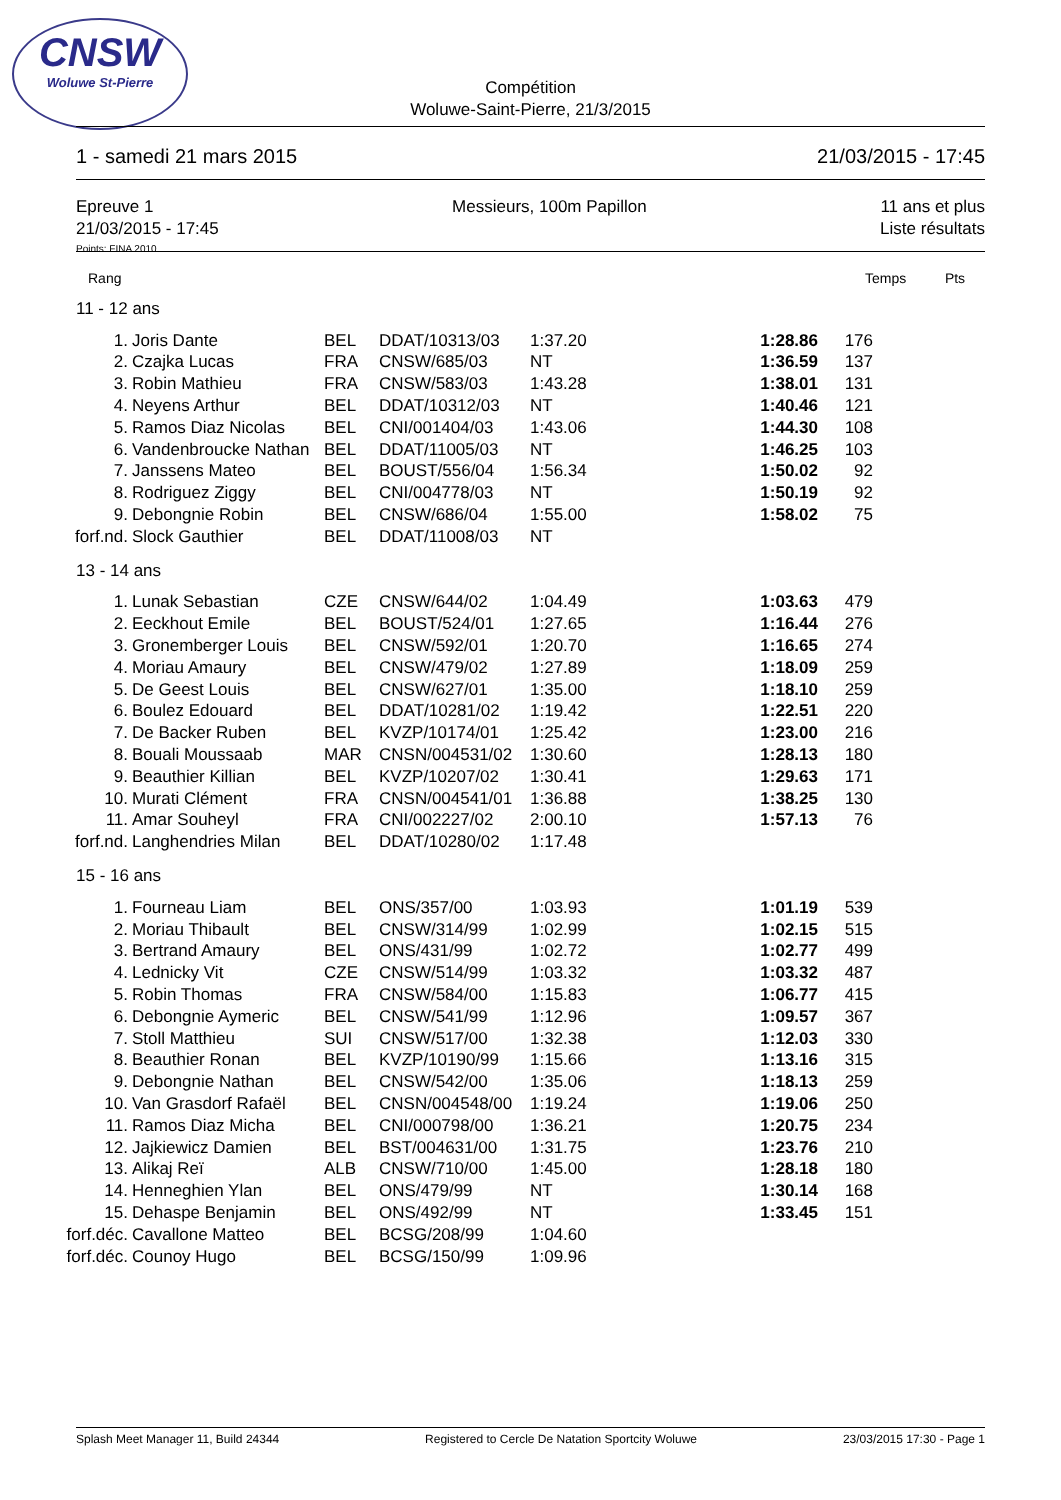CNSW
Woluwe St-Pierre
Compétition
Woluwe-Saint-Pierre, 21/3/2015
1 - samedi 21 mars 2015 21/03/2015 - 17:45
Epreuve 1
21/03/2015 - 17:45 Messieurs, 100m Papillon 11 ans et plus
Liste résultats
Points: FINA 2010
Rang Temps Pts
| 11 - 12 ans | | | | | | |
| 1. | Joris Dante | BEL | DDAT/10313/03 | 1:37.20 | 1:28.86 | 176 |
| 2. | Czajka Lucas | FRA | CNSW/685/03 | NT | 1:36.59 | 137 |
| 3. | Robin Mathieu | FRA | CNSW/583/03 | 1:43.28 | 1:38.01 | 131 |
| 4. | Neyens Arthur | BEL | DDAT/10312/03 | NT | 1:40.46 | 121 |
| 5. | Ramos Diaz Nicolas | BEL | CNI/001404/03 | 1:43.06 | 1:44.30 | 108 |
| 6. | Vandenbroucke Nathan | BEL | DDAT/11005/03 | NT | 1:46.25 | 103 |
| 7. | Janssens Mateo | BEL | BOUST/556/04 | 1:56.34 | 1:50.02 | 92 |
| 8. | Rodriguez Ziggy | BEL | CNI/004778/03 | NT | 1:50.19 | 92 |
| 9. | Debongnie Robin | BEL | CNSW/686/04 | 1:55.00 | 1:58.02 | 75 |
| forf.nd. | Slock Gauthier | BEL | DDAT/11008/03 | NT | | |
| 13 - 14 ans | | | | | | |
| 1. | Lunak Sebastian | CZE | CNSW/644/02 | 1:04.49 | 1:03.63 | 479 |
| 2. | Eeckhout Emile | BEL | BOUST/524/01 | 1:27.65 | 1:16.44 | 276 |
| 3. | Gronemberger Louis | BEL | CNSW/592/01 | 1:20.70 | 1:16.65 | 274 |
| 4. | Moriau Amaury | BEL | CNSW/479/02 | 1:27.89 | 1:18.09 | 259 |
| 5. | De Geest Louis | BEL | CNSW/627/01 | 1:35.00 | 1:18.10 | 259 |
| 6. | Boulez Edouard | BEL | DDAT/10281/02 | 1:19.42 | 1:22.51 | 220 |
| 7. | De Backer Ruben | BEL | KVZP/10174/01 | 1:25.42 | 1:23.00 | 216 |
| 8. | Bouali Moussaab | MAR | CNSN/004531/02 | 1:30.60 | 1:28.13 | 180 |
| 9. | Beauthier Killian | BEL | KVZP/10207/02 | 1:30.41 | 1:29.63 | 171 |
| 10. | Murati Clément | FRA | CNSN/004541/01 | 1:36.88 | 1:38.25 | 130 |
| 11. | Amar Souheyl | FRA | CNI/002227/02 | 2:00.10 | 1:57.13 | 76 |
| forf.nd. | Langhendries Milan | BEL | DDAT/10280/02 | 1:17.48 | | |
| 15 - 16 ans | | | | | | |
| 1. | Fourneau Liam | BEL | ONS/357/00 | 1:03.93 | 1:01.19 | 539 |
| 2. | Moriau Thibault | BEL | CNSW/314/99 | 1:02.99 | 1:02.15 | 515 |
| 3. | Bertrand Amaury | BEL | ONS/431/99 | 1:02.72 | 1:02.77 | 499 |
| 4. | Lednicky Vit | CZE | CNSW/514/99 | 1:03.32 | 1:03.32 | 487 |
| 5. | Robin Thomas | FRA | CNSW/584/00 | 1:15.83 | 1:06.77 | 415 |
| 6. | Debongnie Aymeric | BEL | CNSW/541/99 | 1:12.96 | 1:09.57 | 367 |
| 7. | Stoll Matthieu | SUI | CNSW/517/00 | 1:32.38 | 1:12.03 | 330 |
| 8. | Beauthier Ronan | BEL | KVZP/10190/99 | 1:15.66 | 1:13.16 | 315 |
| 9. | Debongnie Nathan | BEL | CNSW/542/00 | 1:35.06 | 1:18.13 | 259 |
| 10. | Van Grasdorf Rafaël | BEL | CNSN/004548/00 | 1:19.24 | 1:19.06 | 250 |
| 11. | Ramos Diaz Micha | BEL | CNI/000798/00 | 1:36.21 | 1:20.75 | 234 |
| 12. | Jajkiewicz Damien | BEL | BST/004631/00 | 1:31.75 | 1:23.76 | 210 |
| 13. | Alikaj Reï | ALB | CNSW/710/00 | 1:45.00 | 1:28.18 | 180 |
| 14. | Henneghien Ylan | BEL | ONS/479/99 | NT | 1:30.14 | 168 |
| 15. | Dehaspe Benjamin | BEL | ONS/492/99 | NT | 1:33.45 | 151 |
| forf.déc. | Cavallone Matteo | BEL | BCSG/208/99 | 1:04.60 | | |
| forf.déc. | Counoy Hugo | BEL | BCSG/150/99 | 1:09.96 | | |
Splash Meet Manager 11, Build 24344 Registered to Cercle De Natation Sportcity Woluwe 23/03/2015 17:30 - Page 1